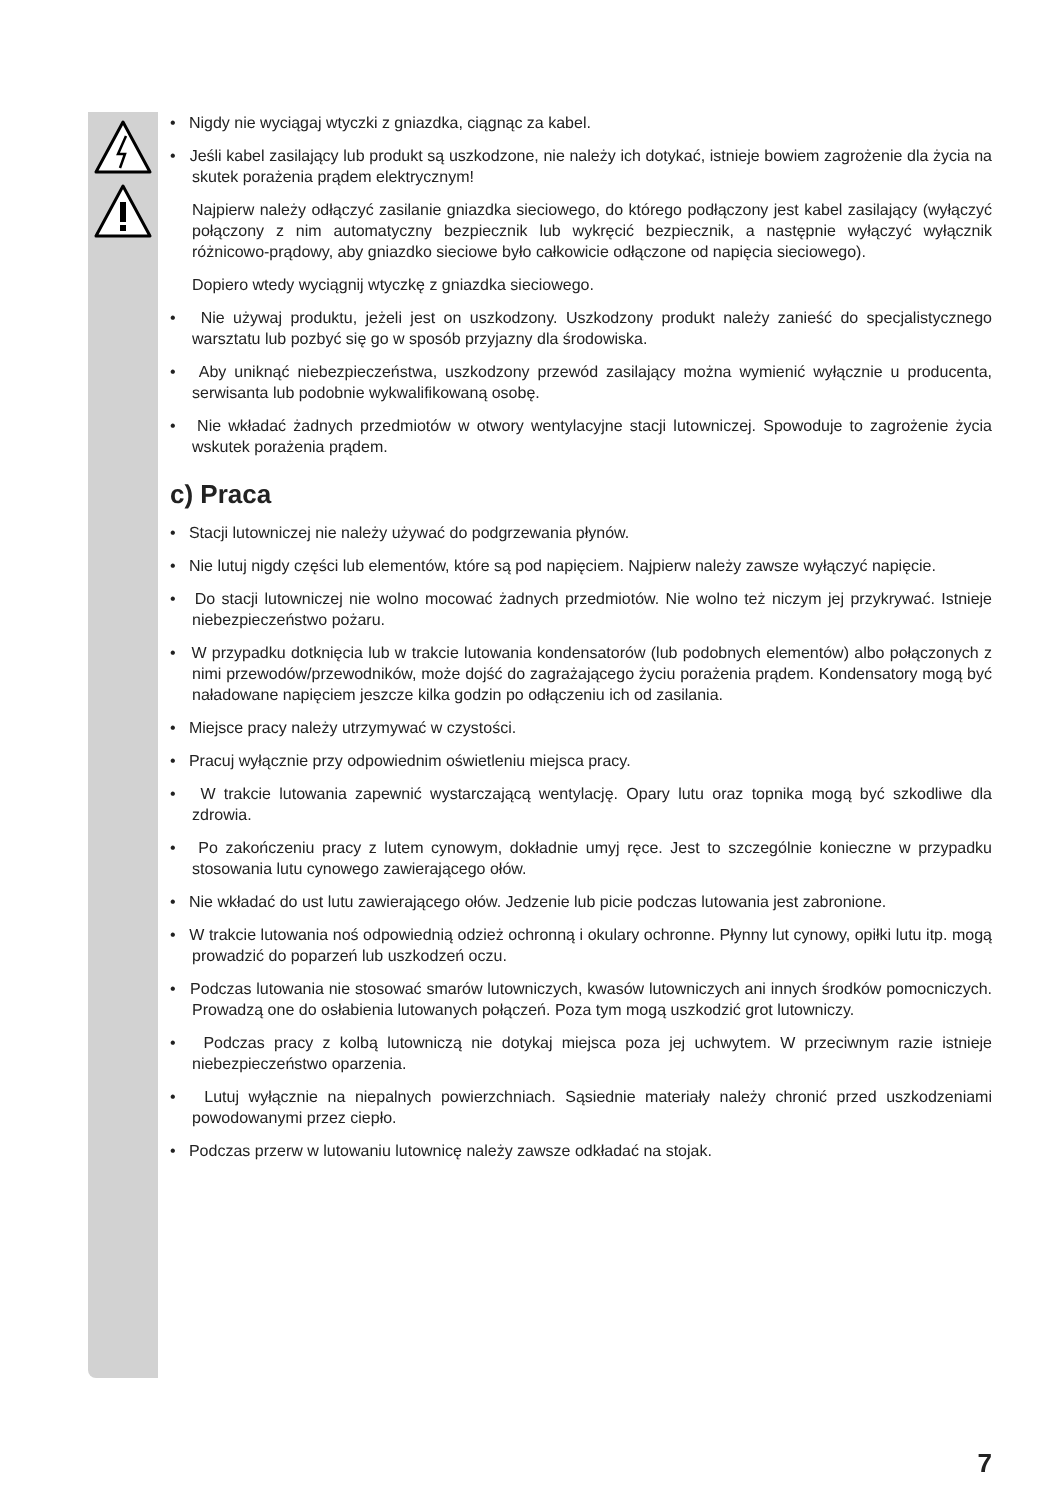• Nigdy nie wyciągaj wtyczki z gniazdka, ciągnąc za kabel.
• Jeśli kabel zasilający lub produkt są uszkodzone, nie należy ich dotykać, istnieje bowiem zagrożenie dla życia na skutek porażenia prądem elektrycznym!
Najpierw należy odłączyć zasilanie gniazdka sieciowego, do którego podłączony jest kabel zasilający (wyłączyć połączony z nim automatyczny bezpiecznik lub wykręcić bezpiecznik, a następnie wyłączyć wyłącznik różnicowo-prądowy, aby gniazdko sieciowe było całkowicie odłączone od napięcia sieciowego).
Dopiero wtedy wyciągnij wtyczkę z gniazdka sieciowego.
• Nie używaj produktu, jeżeli jest on uszkodzony. Uszkodzony produkt należy zanieść do specjalistycznego warsztatu lub pozbyć się go w sposób przyjazny dla środowiska.
• Aby uniknąć niebezpieczeństwa, uszkodzony przewód zasilający można wymienić wyłącznie u producenta, serwisanta lub podobnie wykwalifikowaną osobę.
• Nie wkładać żadnych przedmiotów w otwory wentylacyjne stacji lutowniczej. Spowoduje to zagrożenie życia wskutek porażenia prądem.
c) Praca
• Stacji lutowniczej nie należy używać do podgrzewania płynów.
• Nie lutuj nigdy części lub elementów, które są pod napięciem. Najpierw należy zawsze wyłączyć napięcie.
• Do stacji lutowniczej nie wolno mocować żadnych przedmiotów. Nie wolno też niczym jej przykrywać. Istnieje niebezpieczeństwo pożaru.
• W przypadku dotknięcia lub w trakcie lutowania kondensatorów (lub podobnych elementów) albo połączonych z nimi przewodów/przewodników, może dojść do zagrażającego życiu porażenia prądem. Kondensatory mogą być naładowane napięciem jeszcze kilka godzin po odłączeniu ich od zasilania.
• Miejsce pracy należy utrzymywać w czystości.
• Pracuj wyłącznie przy odpowiednim oświetleniu miejsca pracy.
• W trakcie lutowania zapewnić wystarczającą wentylację. Opary lutu oraz topnika mogą być szkodliwe dla zdrowia.
• Po zakończeniu pracy z lutem cynowym, dokładnie umyj ręce. Jest to szczególnie konieczne w przypadku stosowania lutu cynowego zawierającego ołów.
• Nie wkładać do ust lutu zawierającego ołów. Jedzenie lub picie podczas lutowania jest zabronione.
• W trakcie lutowania noś odpowiednią odzież ochronną i okulary ochronne. Płynny lut cynowy, opiłki lutu itp. mogą prowadzić do poparzeń lub uszkodzeń oczu.
• Podczas lutowania nie stosować smarów lutowniczych, kwasów lutowniczych ani innych środków pomocniczych. Prowadzą one do osłabienia lutowanych połączeń. Poza tym mogą uszkodzić grot lutowniczy.
• Podczas pracy z kolbą lutowniczą nie dotykaj miejsca poza jej uchwytem. W przeciwnym razie istnieje niebezpieczeństwo oparzenia.
• Lutuj wyłącznie na niepalnych powierzchniach. Sąsiednie materiały należy chronić przed uszkodzeniami powodowanymi przez ciepło.
• Podczas przerw w lutowaniu lutownicę należy zawsze odkładać na stojak.
7